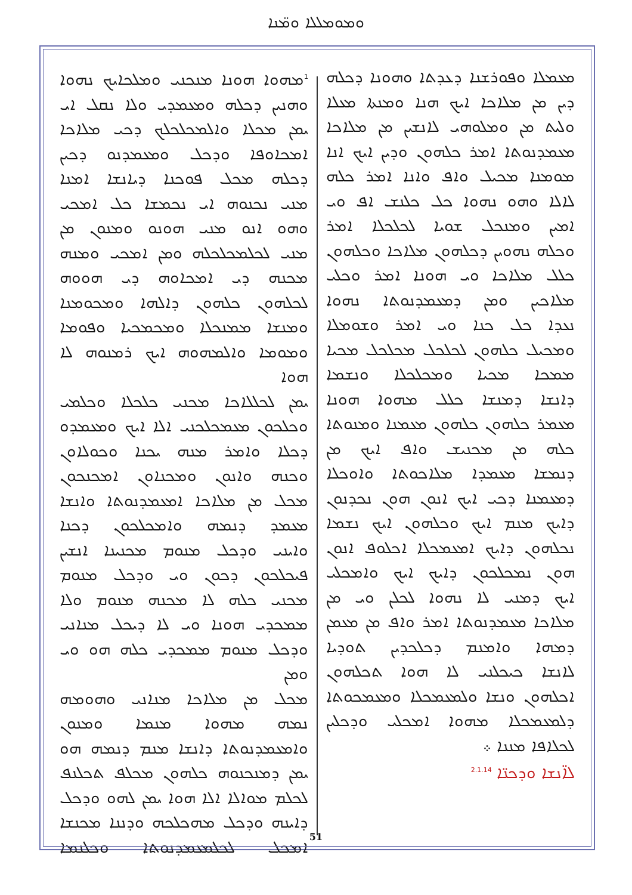ܘܡܘܡܠܠܐ ܘܡ̈ܢܐ
ܡܥܡܠܐ ܘܦܘܪܫܢܐ ܕܥܕܬܐ ܘܗܘܢܐ ܕܟܠܗ
ܕܝܢ ܡܢ ܡܠܐܟܐ ܐܝܟ ܗܢܐ ܘܡܢܬܐ ܡܥܠܐ
ܘܠܝܬ ܡܢ ܘܡܠܘܗܝ ܠܐܢܫܝܢ ܡܢ ܡܠܐܟܐ
ܡܥܡܕܢܘܬܐ ܐܡܪ ܟܠܗܘܢ ܘܕܝܢ ܐܝܟ ܐܢܐ
ܡܘܡܢܐ ܡܟܝܠ ܘܐܦ ܘܐܢܐ ܐܡܪ ܟܠܗ
ܠܐܠܐ ܘܗܘ ܢܗܘܐ ܟܠ ܟܠܢܫ ܐܦ ܘܝ
ܐܡܝܢ ܘܡܢܟܠ ܫܘܝܐ ܠܟܠܟܠܐ ܐܡܪ
ܘܟܠܗ ܢܗܘܝܢ ܕܟܠܗܘܢ ܡܠܐܟܐ ܘܟܠܗܘܢ
ܟܠܠ ܡܠܐܟܐ ܘܝ ܗܘܢܐ ܐܡܪ ܘܟܠܝ
ܡܠܐܟܝܢ ܘܡܢ ܕܡܥܡܕܢܘܬܐ ܢܗܘܐ
ܢܥܕܐ ܟܠ ܟܢܐ ܘܝ ܐܡܪ ܘܫܘܡܠܐ
ܘܡܟܝܠ ܟܠܗܘܢ ܠܟܠܟܠ ܡܟܠܟܠ ܡܟܝܐ
ܡܡܟܐ ܡܟܝܐ ܘܡܟܠܟܠܐ ܘܢܫܡܐ
ܕܐܢܫܐ ܕܡܢܫܐ ܟܠܠ ܡܗܘܐ ܗܘܢܐ
ܡܥܡܪ ܟܠܗܘܢ ܟܠܗܘܢ ܡܥܡܢܐ ܘܡܢܘܬܐ
ܟܠܗ ܡܢ ܡܟܢܝܫ ܘܐܦ ܐܝܟ ܡܢ
ܕܢܡܫܐ ܡܥܡܕܐ ܡܠܐܟܘܬܐ ܘܐܘܟܠܐ
ܕܡܥܡܢܐ ܕܟܝ ܐܝܟ ܐܢܘܢ ܗܘܢ ܢܟܕܢܘܢ
ܕܐܝܟ ܡܢܡ ܐܝܟ ܘܟܠܗܘܢ ܐܝܟ ܢܫܡܐ
ܢܟܠܗܘܢ ܕܐܝܟ ܐܡܥܡܟܠܐ ܐܟܠܘܦ ܐܢܘܢ
ܗܘܢ ܢܡܟܠܟܘܢ ܕܐܝܟ ܐܝܟ ܘܐܡܟܠܝ
ܐܝܟ ܕܡܢܝ ܠܐ ܢܗܘܐ ܠܟܠܢ ܘܝ ܡܢ
ܡܠܐܟܐ ܡܥܡܕܢܘܬܐ ܐܡܪ ܘܐܦ ܡܢ ܡܥܡܢ
ܕܡܗܐ ܘܐܡܢܡ ܕܟܠܟܕܝܢ ܬܘܕܝܐ
ܠܐܢܫܐ ܟܝܟܠܢܝ ܠܐ ܗܘܐ ܬܟܠܗܘܢ
ܐܟܠܗܘܢ ܘܢܫܐ ܘܠܡܥܡܟܠܐ ܘܡܥܡܟܘܬܐ
ܕܠܡܥܡܟܠܐ ܡܗܘܐ ܐܡܟܠܝ ܘܕܟܠܝܢ
ܠܟܠܐܦܐ ܡܢܢܐ ܀
ܠܐ̈ܢܫܐ ܘܕܟܢ̈ܐ <sup>2.1.14</sup>
<sup>1</sup> ܡܗܘܐ ܗܘܢܐ ܡܢܟܢܝ ܘܡܠܟܐܝܟ ܢܗܘܐ
ܘܗܢܝܢ ܕܟܠܗ ܘܡܥܡܕܝ ܘܠܐ ܢܩܠ ܐܝ
ܝܡܢ ܡܟܠܐ ܘܐܠܡܟܠܟܠܟ ܕܟܝ ܡܠܐܟܐ
ܐܡܟܐܘܦܐ ܘܕܟܠ ܘܡܥܡܕܢܘ ܕܟܝܢ
ܕܟܠܗ ܡܟܠ ܦܘܟܢܐ ܕܝܐܢܫܐ ܐܡܢܐ
ܡܢܝ ܢܟܢܘܗ ܐܝ ܢܟܡܫܐ ܟܠ ܐܡܟܝ
ܘܗܘ ܐܢܘ ܡܢܝ ܗܘܢܘ ܘܡܢܘܢ ܡܢ
ܡܢܝ ܠܟܠܡܟܠܟܠܗ ܘܡܢ ܐܡܟܝ ܘܡܢܗ
ܡܟܢܗ ܕܝ ܐܡܟܐܘܗ ܕܝ ܗܘܘܗ
ܠܟܠܗܘܢ ܟܠܗܘܢ ܕܐܠܗܐ ܘܡܟܘܡܢܐ
ܘܡܢܫܐ ܡܡܢܟܠܐ ܘܡܟܡܟܝܐ ܘܦܘܡܐ
ܘܡܘܡܐ ܘܐܠܡܗܘܗ ܐܝܟ ܪܡܢܘܗ ܠܐ ܗܘܐ
ܝܡܢ ܠܟܠܠܐܟܐ ܡܟܢܝ ܟܠܟܠܐ ܘܟܠܡܝ
ܘܟܠܟܘܢ ܡܥܡܟܠܟܢܝ ܐܠܐ ܐܝܟ ܘܡܥܡܕܘ
ܕܟܠܐ ܘܐܡܪ ܡܢܗ ܝܟܢܐ ܘܟܘܠܐܘܢ
ܘܟܢܗ ܘܐܢܘܢ ܘܡܟܢܐܘܢ ܐܡܟܢܟܘܢ
ܡܟܠ ܡܢ ܡܠܐܟܐ ܐܡܥܡܕܢܘܬܐ ܘܐܢܫܐ
ܡܥܡܕ ܕܢܡܗ ܘܐܡܟܠܟܘܢ ܕܟܢܐ
ܘܐܝܢܝ ܘܕܟܠ ܡܢܘܡ ܡܟܢܝܢܐ ܐܢܫܝܢ
ܦܝܟܠܟܘܢ ܕܟܘܢ ܘܝ ܘܕܟܠ ܡܢܘܡ
ܡܟܢܝ ܟܠܗ ܠܐ ܡܟܢܗ ܡܢܘܡ ܘܠܐ
ܡܡܟܕܝ ܗܘܢܐ ܘܝ ܠܐ ܕܝܟܠ ܡܢܐܢܝ
ܘܕܟܠ ܡܢܘܡ ܡܡܟܕܝ ܟܠܗ ܗܘ ܘܝ ܘܡܢ
ܡܟܠ ܡܢ ܡܠܐܟܐ ܡܢܐܢܝ ܘܗܘܡܗ
ܢܡܗ ܡܗܘܐ ܡܢܡܐ ܘܡܢܘܢ
ܘܐܡܥܡܕܢܘܬܐ ܕܐܢܫܐ ܡܢܡ ܕܢܡܗ ܗܘ
ܝܡܢ ܕܡܢܟܢܘܗ ܟܠܗܘܢ ܡܟܠܦ ܬܟܠܢܦ
ܠܟܠܡ ܡܘܐܠܐ ܐܠܐ ܗܘܐ ܝܡܢ ܠܗܘ ܘܕܟܠ
ܕܐܝܢܗ ܘܕܟܠ ܡܗܟܠܟܗ ܘܕܢܢܐ ܡܟܢܫܐ
ܐܡܟܠ ܠܟܠܡܥܡܕܢܘܬܐ ܘܟܠܢܡܐ
51